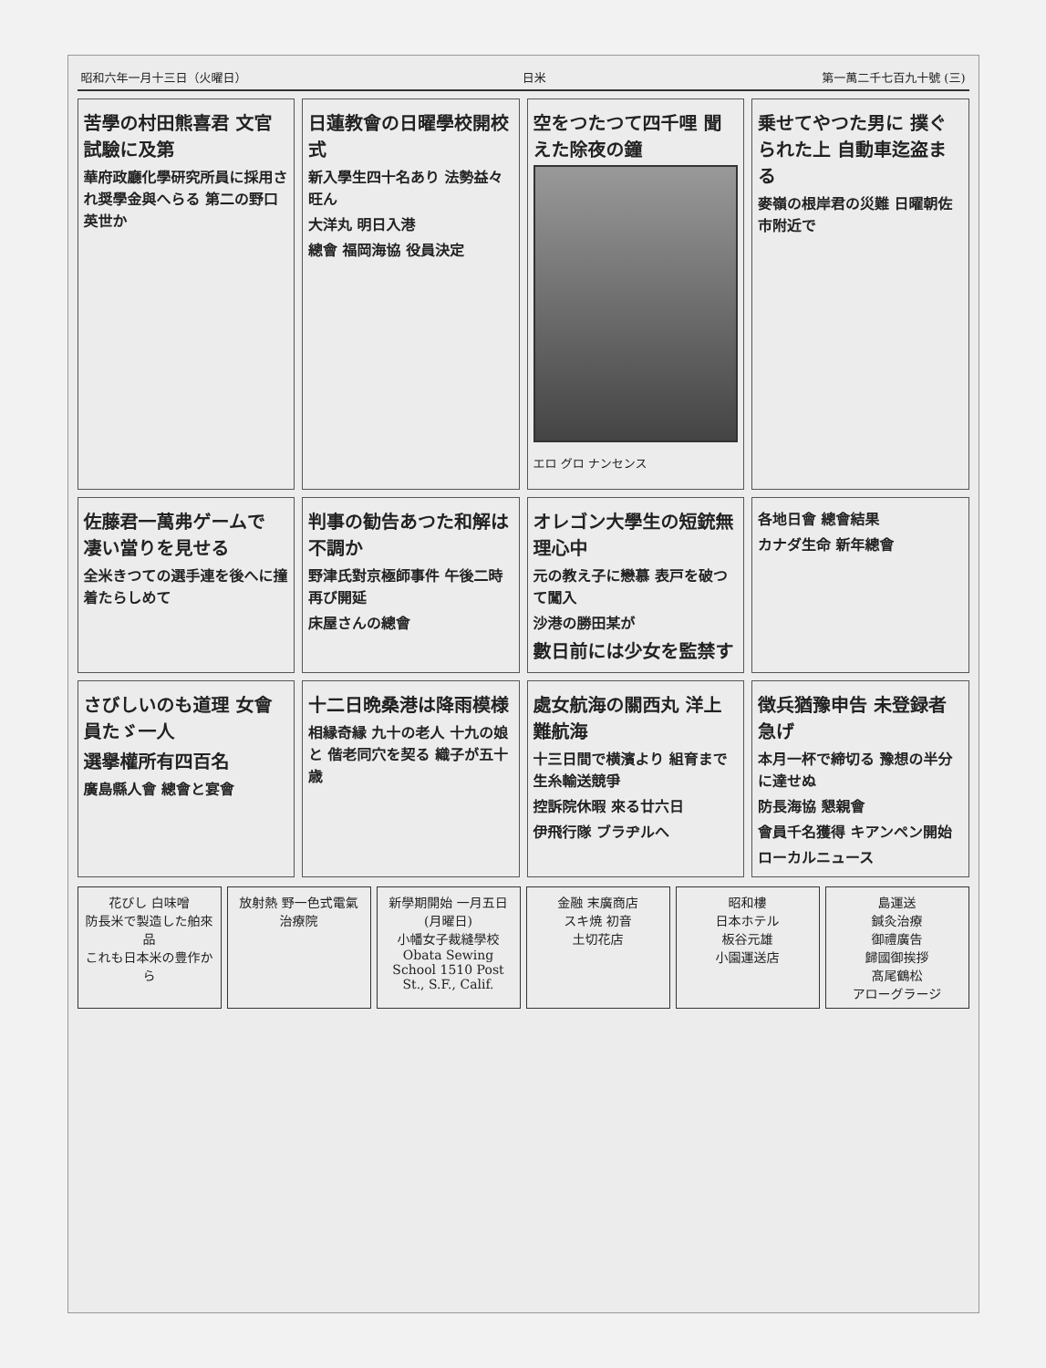昭和六年一月十三日（火曜日） 日米 第一萬二千七百九十號 (三)
苦學の村田熊喜君 文官試驗に及第
華府政廳化學研究所員に採用され奨學金與へらる 第二の野口英世か
日蓮教會の日曜學校開校式
新入學生四十名あり 法勢益々旺ん
大洋丸 明日入港
總會 福岡海協 役員決定
空をつたつて四千哩 聞えた除夜の鐘
エロ グロ ナンセンス
乗せてやつた男に 撲ぐられた上 自動車迄盗まる
麥嶺の根岸君の災難 日曜朝佐市附近で
佐藤君一萬弗ゲームで 凄い當りを見せる
全米きつての選手連を後へに撞着たらしめて
判事の勧告あつた和解は不調か
野津氏對京極師事件 午後二時再び開延
床屋さんの總會
オレゴン大學生の短銃無理心中
元の教え子に戀慕 表戸を破つて闖入
沙港の勝田某が
數日前には少女を監禁す
各地日會 總會結果
カナダ生命 新年總會
さびしいのも道理 女會員たゞ一人
選擧權所有四百名
廣島縣人會 總會と宴會
十二日晩桑港は降雨模様
相縁奇縁 九十の老人 十九の娘と 偕老同穴を契る 織子が五十歳
處女航海の關西丸 洋上難航海
十三日間で横濱より 組育まで生糸輸送競爭
控訴院休暇 來る廿六日
伊飛行隊 ブラヂルへ
徴兵猶豫申告 未登録者急げ
本月一杯で締切る 豫想の半分に達せぬ
防長海協 懇親會
會員千名獲得 キアンペン開始
ローカルニュース
花びし 白味噌
防長米で製造した舶來品
これも日本米の豊作から
放射熱 野一色式電氣治療院
新學期開始 一月五日(月曜日)
小幡女子裁縫學校
Obata Sewing School 1510 Post St., S.F., Calif.
金融 末廣商店
スキ焼 初音
土切花店
昭和樓
日本ホテル
板谷元雄
小園運送店
島運送
鍼灸治療
御禮廣告
歸國御挨拶
髙尾鶴松
アローグラージ